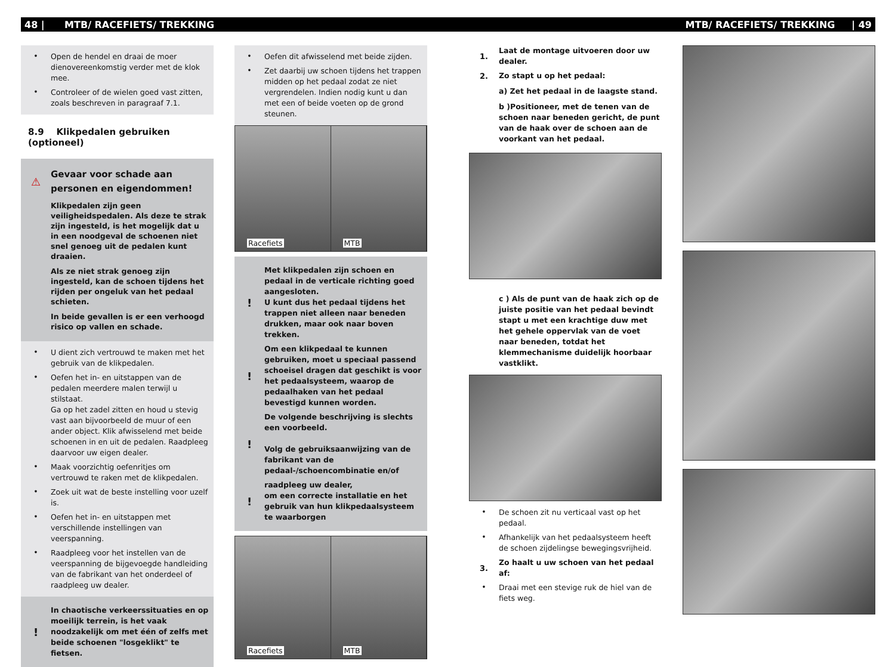48 | MTB/ RACEFIETS/ TREKKING MTB/ RACEFIETS/ TREKKING | 49
• Open de hendel en draai de moer dienovereenkomstig verder met de klok mee.
• Controleer of de wielen goed vast zitten, zoals beschreven in paragraaf 7.1.
8.9 Klikpedalen gebruiken (optioneel)
⚠ Gevaar voor schade aan personen en eigendommen!
Klikpedalen zijn geen veiligheidspedalen. Als deze te strak zijn ingesteld, is het mogelijk dat u in een noodgeval de schoenen niet snel genoeg uit de pedalen kunt draaien.
Als ze niet strak genoeg zijn ingesteld, kan de schoen tijdens het rijden per ongeluk van het pedaal schieten.
In beide gevallen is er een verhoogd risico op vallen en schade.
• U dient zich vertrouwd te maken met het gebruik van de klikpedalen.
• Oefen het in- en uitstappen van de pedalen meerdere malen terwijl u stilstaat.
Ga op het zadel zitten en houd u stevig vast aan bijvoorbeeld de muur of een ander object. Klik afwisselend met beide schoenen in en uit de pedalen. Raadpleeg daarvoor uw eigen dealer.
• Maak voorzichtig oefenritjes om vertrouwd te raken met de klikpedalen.
• Zoek uit wat de beste instelling voor uzelf is.
• Oefen het in- en uitstappen met verschillende instellingen van veerspanning.
• Raadpleeg voor het instellen van de veerspanning de bijgevoegde handleiding van de fabrikant van het onderdeel of raadpleeg uw dealer.
! In chaotische verkeerssituaties en op moeilijk terrein, is het vaak noodzakelijk om met één of zelfs met beide schoenen "losgeklikt" te fietsen.
• Oefen dit afwisselend met beide zijden.
• Zet daarbij uw schoen tijdens het trappen midden op het pedaal zodat ze niet vergrendelen. Indien nodig kunt u dan met een of beide voeten op de grond steunen.
Racefiets MTB
! Met klikpedalen zijn schoen en pedaal in de verticale richting goed aangesloten.
U kunt dus het pedaal tijdens het trappen niet alleen naar beneden drukken, maar ook naar boven trekken.
! Om een klikpedaal te kunnen gebruiken, moet u speciaal passend schoeisel dragen dat geschikt is voor het pedaalsysteem, waarop de pedaalhaken van het pedaal bevestigd kunnen worden.
! De volgende beschrijving is slechts een voorbeeld.
Volg de gebruiksaanwijzing van de fabrikant van de pedaal-/schoencombinatie en/of
! raadpleeg uw dealer,
om een correcte installatie en het gebruik van hun klikpedaalsysteem te waarborgen
Racefiets MTB
1. Laat de montage uitvoeren door uw dealer.
2. Zo stapt u op het pedaal:
a) Zet het pedaal in de laagste stand.
b )Positioneer, met de tenen van de schoen naar beneden gericht, de punt van de haak over de schoen aan de voorkant van het pedaal.
c ) Als de punt van de haak zich op de juiste positie van het pedaal bevindt stapt u met een krachtige duw met het gehele oppervlak van de voet naar beneden, totdat het klemmechanisme duidelijk hoorbaar vastklikt.
• De schoen zit nu verticaal vast op het pedaal.
• Afhankelijk van het pedaalsysteem heeft de schoen zijdelingse bewegingsvrijheid.
3. Zo haalt u uw schoen van het pedaal af:
• Draai met een stevige ruk de hiel van de fiets weg.